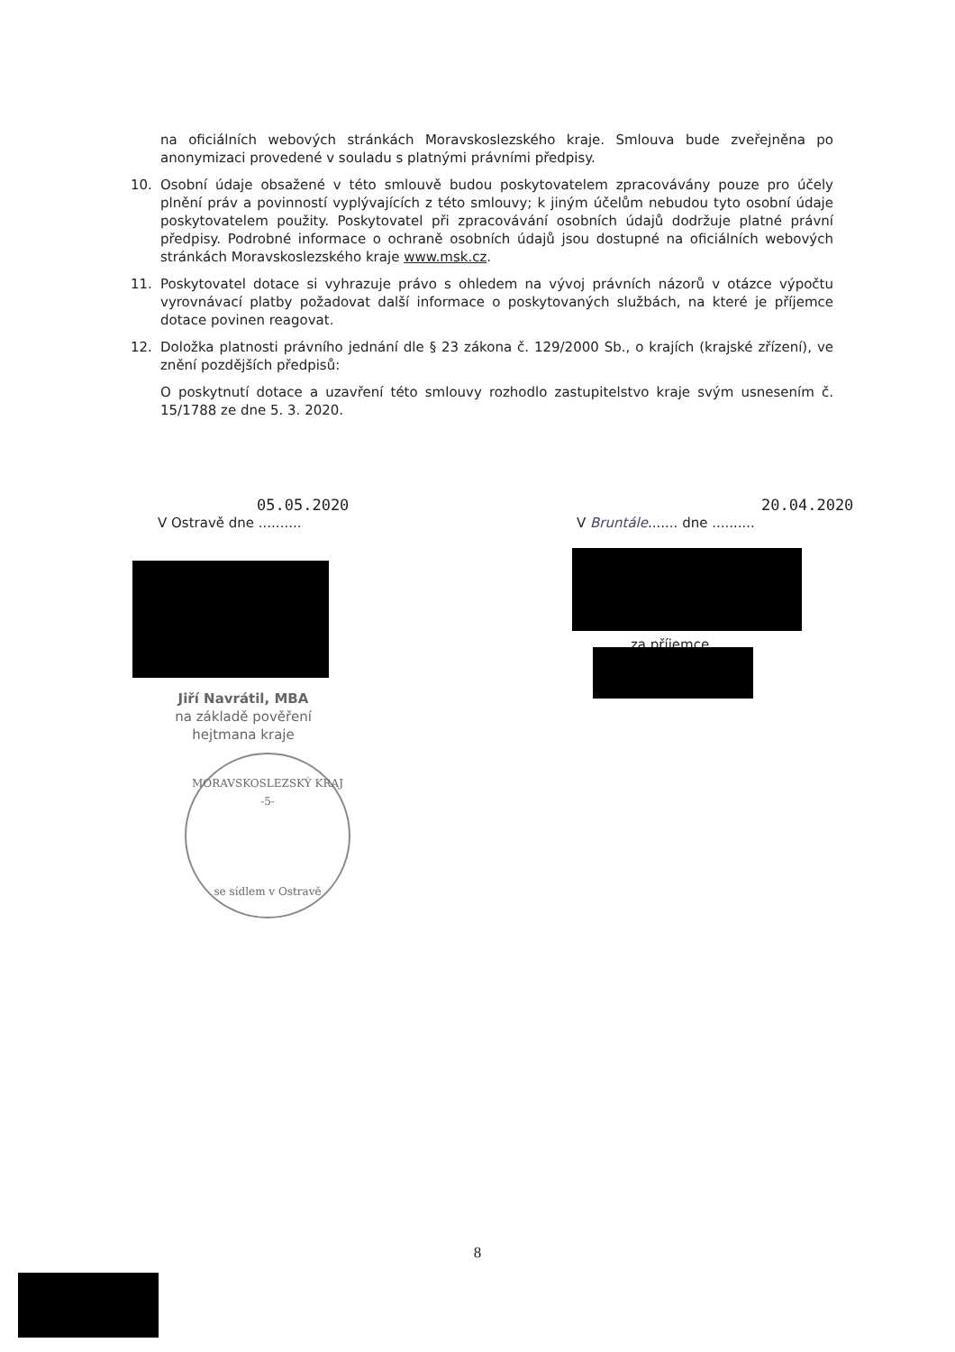na oficiálních webových stránkách Moravskoslezského kraje. Smlouva bude zveřejněna po anonymizaci provedené v souladu s platnými právními předpisy.
10. Osobní údaje obsažené v této smlouvě budou poskytovatelem zpracovávány pouze pro účely plnění práv a povinností vyplývajících z této smlouvy; k jiným účelům nebudou tyto osobní údaje poskytovatelem použity. Poskytovatel při zpracovávání osobních údajů dodržuje platné právní předpisy. Podrobné informace o ochraně osobních údajů jsou dostupné na oficiálních webových stránkách Moravskoslezského kraje www.msk.cz.
11. Poskytovatel dotace si vyhrazuje právo s ohledem na vývoj právních názorů v otázce výpočtu vyrovnávací platby požadovat další informace o poskytovaných službách, na které je příjemce dotace povinen reagovat.
12. Doložka platnosti právního jednání dle § 23 zákona č. 129/2000 Sb., o krajích (krajské zřízení), ve znění pozdějších předpisů:
O poskytnutí dotace a uzavření této smlouvy rozhodlo zastupitelstvo kraje svým usnesením č. 15/1788 ze dne 5. 3. 2020.
05.05.2020
V Ostravě dne ..........
20.04.2020
V Bruntále....... dne ..........
za příjemce
Jiří Navrátil, MBA
na základě pověření
hejtmana kraje
MORAVSKOSLEZSKÝ KRAJ
-5-
se sídlem v Ostravě
8